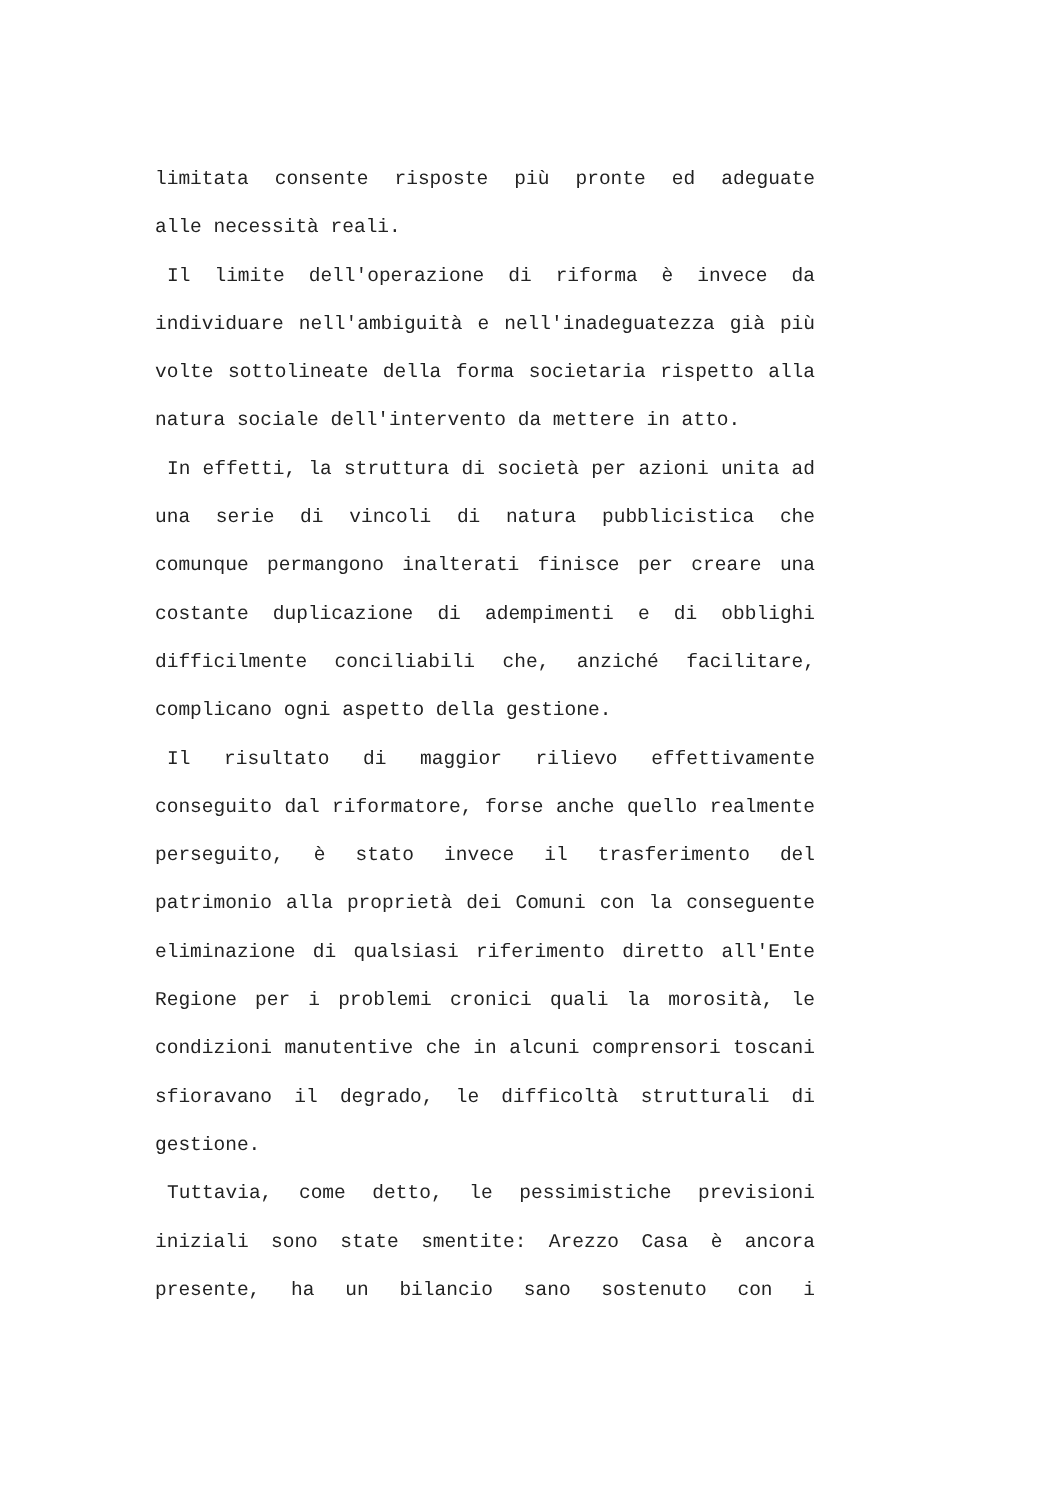limitata consente risposte più pronte ed adeguate
alle necessità reali.
Il limite dell'operazione di riforma è invece da individuare nell'ambiguità e nell'inadeguatezza già più volte sottolineate della forma societaria rispetto alla natura sociale dell'intervento da mettere in atto.
In effetti, la struttura di società per azioni unita ad una serie di vincoli di natura pubblicistica che comunque permangono inalterati finisce per creare una costante duplicazione di adempimenti e di obblighi difficilmente conciliabili che, anziché facilitare, complicano ogni aspetto della gestione.
Il risultato di maggior rilievo effettivamente conseguito dal riformatore, forse anche quello realmente perseguito, è stato invece il trasferimento del patrimonio alla proprietà dei Comuni con la conseguente eliminazione di qualsiasi riferimento diretto all'Ente Regione per i problemi cronici quali la morosità, le condizioni manutentive che in alcuni comprensori toscani sfioravano il degrado, le difficoltà strutturali di gestione.
Tuttavia, come detto, le pessimistiche previsioni iniziali sono state smentite: Arezzo Casa è ancora presente, ha un bilancio sano sostenuto con i